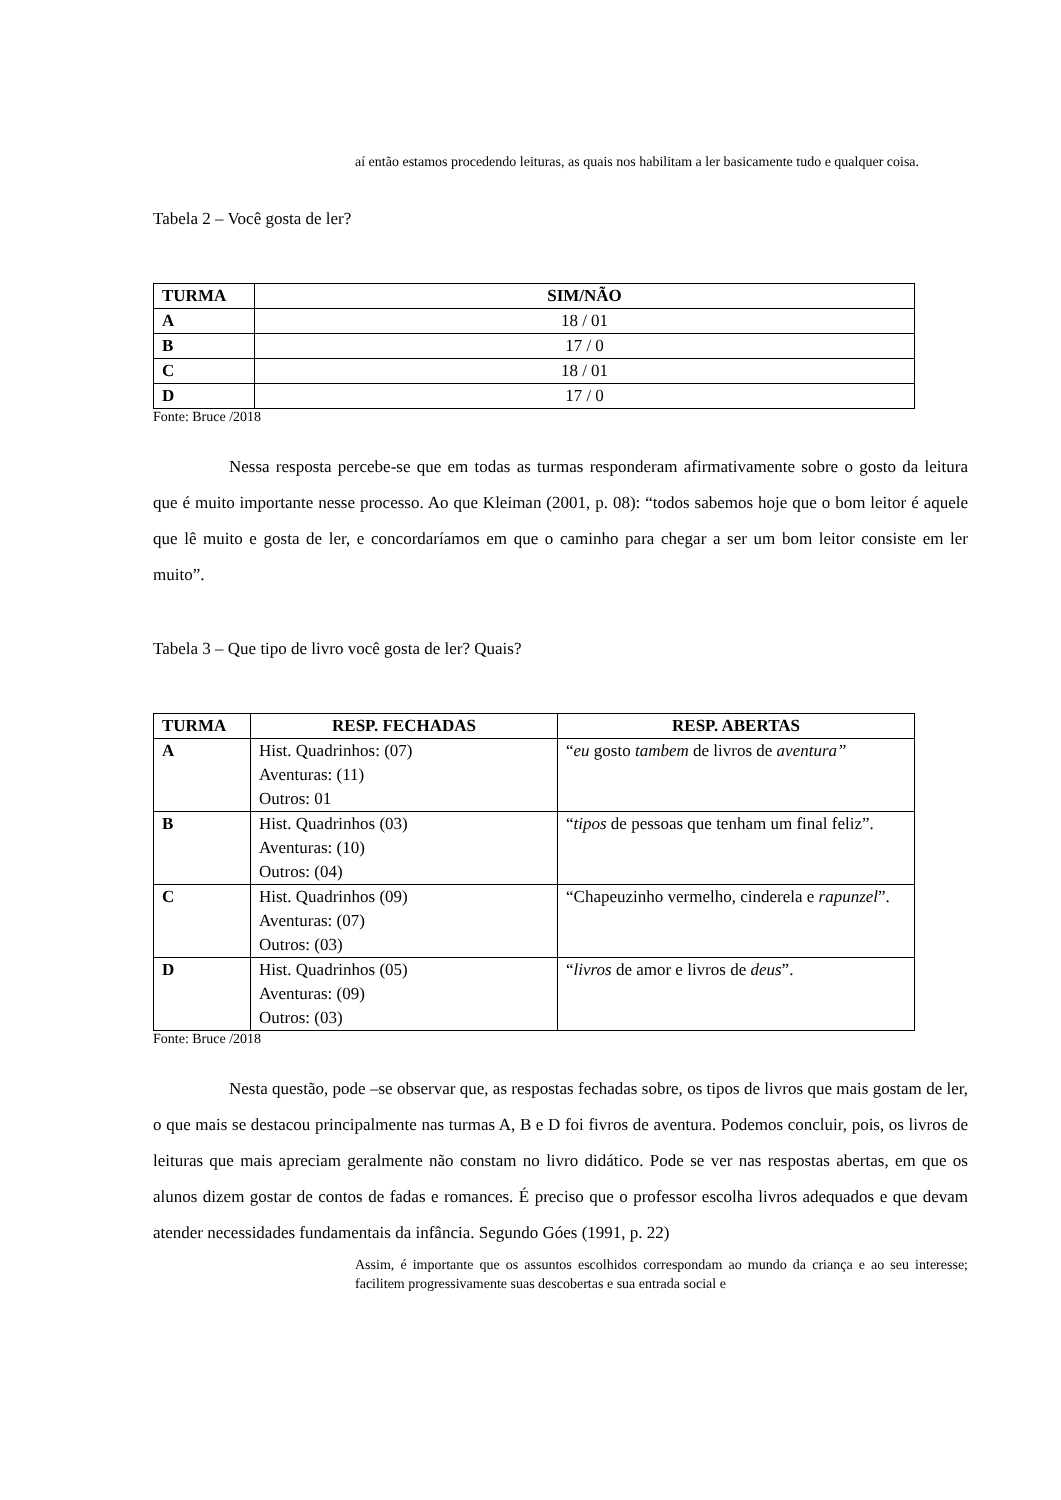aí então estamos procedendo leituras, as quais nos habilitam a ler basicamente tudo e qualquer coisa.
Tabela 2 – Você gosta de ler?
| TURMA | SIM/NÃO |
| --- | --- |
| A | 18 / 01 |
| B | 17 / 0 |
| C | 18 / 01 |
| D | 17 / 0 |
Fonte: Bruce /2018
Nessa resposta percebe-se que em todas as turmas responderam afirmativamente sobre o gosto da leitura que é muito importante nesse processo. Ao que Kleiman (2001, p. 08): “todos sabemos hoje que o bom leitor é aquele que lê muito e gosta de ler, e concordaríamos em que o caminho para chegar a ser um bom leitor consiste em ler muito”.
Tabela 3 – Que tipo de livro você gosta de ler? Quais?
| TURMA | RESP. FECHADAS | RESP. ABERTAS |
| --- | --- | --- |
| A | Hist. Quadrinhos: (07) Aventuras: (11) Outros: 01 | “ eu gosto tambem de livros de aventura” |
| B | Hist. Quadrinhos (03) Aventuras: (10) Outros: (04) | “ tipos de pessoas que tenham um final feliz”. |
| C | Hist. Quadrinhos (09) Aventuras: (07) Outros: (03) | “Chapeuzinho vermelho, cinderela e rapunzel ”. |
| D | Hist. Quadrinhos (05) Aventuras: (09) Outros: (03) | “ livros de amor e livros de deus ”. |
Fonte: Bruce /2018
Nesta questão, pode –se observar que, as respostas fechadas sobre, os tipos de livros que mais gostam de ler, o que mais se destacou principalmente nas turmas A, B e D foi fivros de aventura. Podemos concluir, pois, os livros de leituras que mais apreciam geralmente não constam no livro didático. Pode se ver nas respostas abertas, em que os alunos dizem gostar de contos de fadas e romances. É preciso que o professor escolha livros adequados e que devam atender necessidades fundamentais da infância. Segundo Góes (1991, p. 22)
Assim, é importante que os assuntos escolhidos correspondam ao mundo da criança e ao seu interesse; facilitem progressivamente suas descobertas e sua entrada social e